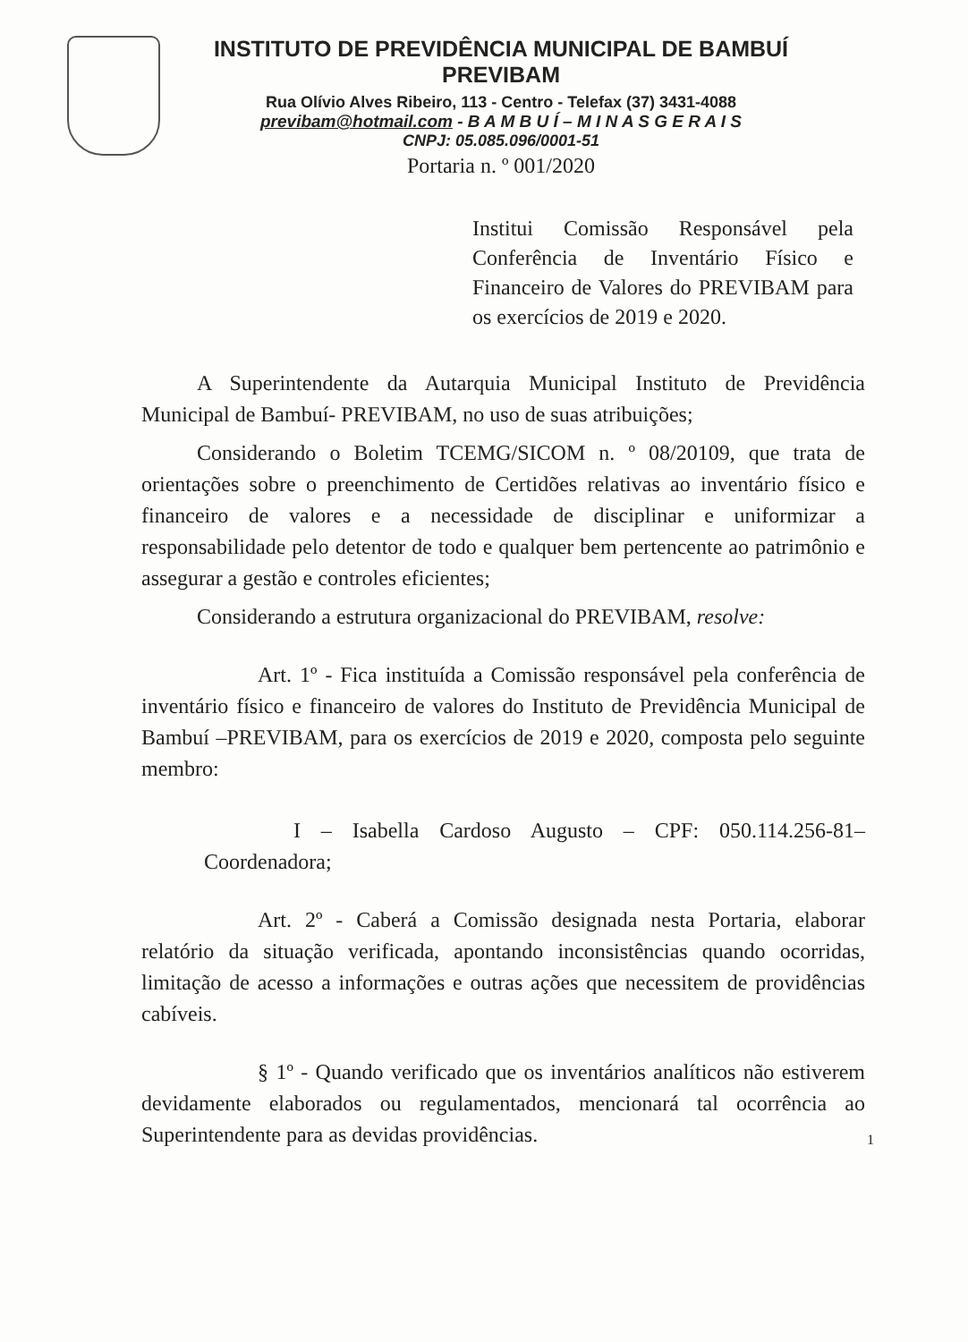INSTITUTO DE PREVIDÊNCIA MUNICIPAL DE BAMBUÍ
PREVIBAM
Rua Olívio Alves Ribeiro, 113 - Centro - Telefax (37) 3431-4088
previbam@hotmail.com - B A M B U Í – M I N A S G E R A I S
CNPJ: 05.085.096/0001-51
Portaria n. º 001/2020
Institui Comissão Responsável pela Conferência de Inventário Físico e Financeiro de Valores do PREVIBAM para os exercícios de 2019 e 2020.
A Superintendente da Autarquia Municipal Instituto de Previdência Municipal de Bambuí- PREVIBAM, no uso de suas atribuições;
Considerando o Boletim TCEMG/SICOM n. º 08/20109, que trata de orientações sobre o preenchimento de Certidões relativas ao inventário físico e financeiro de valores e a necessidade de disciplinar e uniformizar a responsabilidade pelo detentor de todo e qualquer bem pertencente ao patrimônio e assegurar a gestão e controles eficientes;
Considerando a estrutura organizacional do PREVIBAM, resolve:
Art. 1º - Fica instituída a Comissão responsável pela conferência de inventário físico e financeiro de valores do Instituto de Previdência Municipal de Bambuí –PREVIBAM, para os exercícios de 2019 e 2020, composta pelo seguinte membro:
I – Isabella Cardoso Augusto – CPF: 050.114.256-81– Coordenadora;
Art. 2º - Caberá a Comissão designada nesta Portaria, elaborar relatório da situação verificada, apontando inconsistências quando ocorridas, limitação de acesso a informações e outras ações que necessitem de providências cabíveis.
§ 1º - Quando verificado que os inventários analíticos não estiverem devidamente elaborados ou regulamentados, mencionará tal ocorrência ao Superintendente para as devidas providências.
1